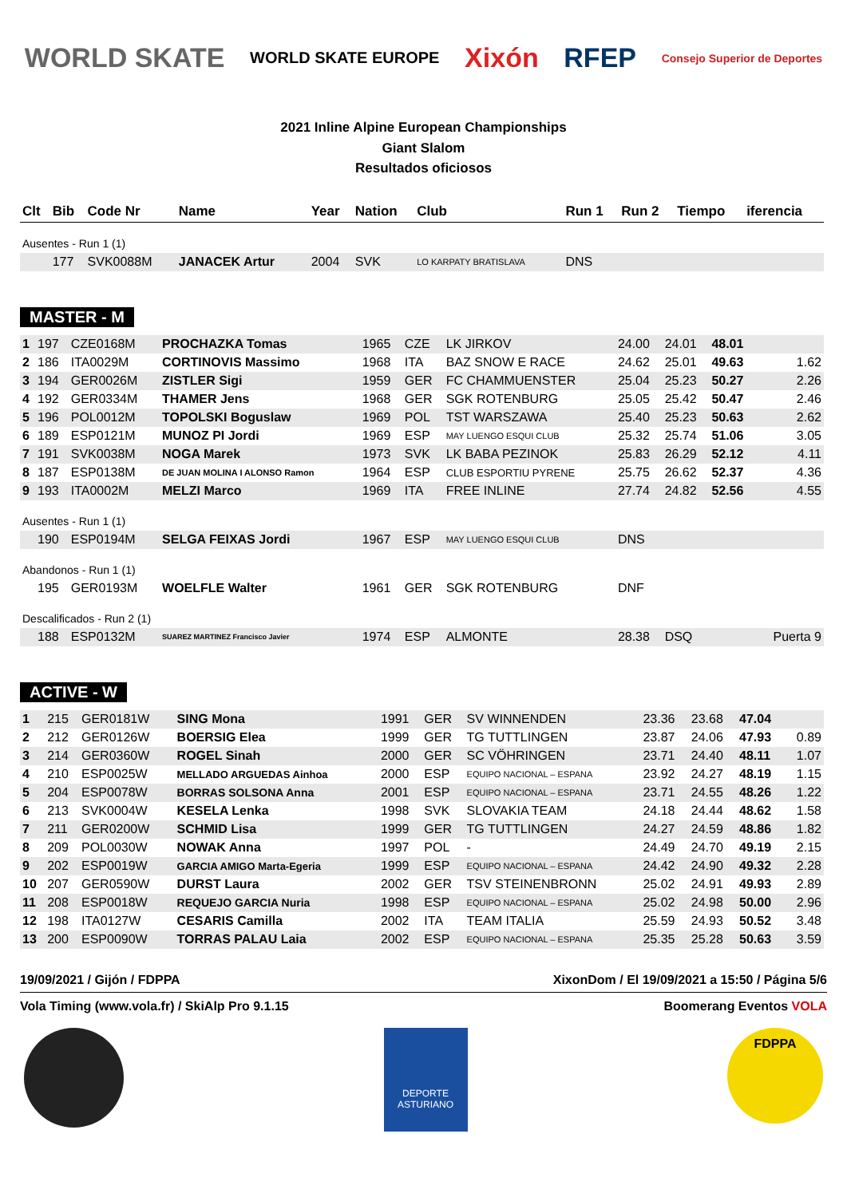WORLD SKATE WORLD SKATE EUROPE Xixón RFEP Consejo Superior de Deportes
2021 Inline Alpine European Championships
Giant Slalom
Resultados oficiosos
| Clt | Bib | Code Nr | Name | Year | Nation | Club | Run 1 | Run 2 | Tiempo | iferencia |
| --- | --- | --- | --- | --- | --- | --- | --- | --- | --- | --- |
| Ausentes - Run 1 (1) | | | | | | | | | | |
| | 177 | SVK0088M | JANACEK Artur | 2004 | SVK | LO KARPATY BRATISLAVA | DNS | | | |
MASTER - M
| 1 | 197 | CZE0168M | PROCHAZKA Tomas | 1965 | CZE | LK JIRKOV | 24.00 | 24.01 | 48.01 | |
| 2 | 186 | ITA0029M | CORTINOVIS Massimo | 1968 | ITA | BAZ SNOW E RACE | 24.62 | 25.01 | 49.63 | 1.62 |
| 3 | 194 | GER0026M | ZISTLER Sigi | 1959 | GER | FC CHAMMUENSTER | 25.04 | 25.23 | 50.27 | 2.26 |
| 4 | 192 | GER0334M | THAMER Jens | 1968 | GER | SGK ROTENBURG | 25.05 | 25.42 | 50.47 | 2.46 |
| 5 | 196 | POL0012M | TOPOLSKI Boguslaw | 1969 | POL | TST WARSZAWA | 25.40 | 25.23 | 50.63 | 2.62 |
| 6 | 189 | ESP0121M | MUNOZ PI Jordi | 1969 | ESP | MAY LUENGO ESQUI CLUB | 25.32 | 25.74 | 51.06 | 3.05 |
| 7 | 191 | SVK0038M | NOGA Marek | 1973 | SVK | LK BABA PEZINOK | 25.83 | 26.29 | 52.12 | 4.11 |
| 8 | 187 | ESP0138M | DE JUAN MOLINA I ALONSO Ramon | 1964 | ESP | CLUB ESPORTIU PYRENE | 25.75 | 26.62 | 52.37 | 4.36 |
| 9 | 193 | ITA0002M | MELZI Marco | 1969 | ITA | FREE INLINE | 27.74 | 24.82 | 52.56 | 4.55 |
| Ausentes - Run 1 (1) | | | | | | | | | | |
| | 190 | ESP0194M | SELGA FEIXAS Jordi | 1967 | ESP | MAY LUENGO ESQUI CLUB | DNS | | | |
| Abandonos - Run 1 (1) | | | | | | | | | | |
| | 195 | GER0193M | WOELFLE Walter | 1961 | GER | SGK ROTENBURG | DNF | | | |
| Descalificados - Run 2 (1) | | | | | | | | | | |
| | 188 | ESP0132M | SUAREZ MARTINEZ Francisco Javier | 1974 | ESP | ALMONTE | 28.38 | DSQ | | Puerta 9 |
ACTIVE - W
| 1 | 215 | GER0181W | SING Mona | 1991 | GER | SV WINNENDEN | 23.36 | 23.68 | 47.04 | |
| 2 | 212 | GER0126W | BOERSIG Elea | 1999 | GER | TG TUTTLINGEN | 23.87 | 24.06 | 47.93 | 0.89 |
| 3 | 214 | GER0360W | ROGEL Sinah | 2000 | GER | SC VÖHRINGEN | 23.71 | 24.40 | 48.11 | 1.07 |
| 4 | 210 | ESP0025W | MELLADO ARGUEDAS Ainhoa | 2000 | ESP | EQUIPO NACIONAL – ESPANA | 23.92 | 24.27 | 48.19 | 1.15 |
| 5 | 204 | ESP0078W | BORRAS SOLSONA Anna | 2001 | ESP | EQUIPO NACIONAL – ESPANA | 23.71 | 24.55 | 48.26 | 1.22 |
| 6 | 213 | SVK0004W | KESELA Lenka | 1998 | SVK | SLOVAKIA TEAM | 24.18 | 24.44 | 48.62 | 1.58 |
| 7 | 211 | GER0200W | SCHMID Lisa | 1999 | GER | TG TUTTLINGEN | 24.27 | 24.59 | 48.86 | 1.82 |
| 8 | 209 | POL0030W | NOWAK Anna | 1997 | POL | - | 24.49 | 24.70 | 49.19 | 2.15 |
| 9 | 202 | ESP0019W | GARCIA AMIGO Marta-Egeria | 1999 | ESP | EQUIPO NACIONAL – ESPANA | 24.42 | 24.90 | 49.32 | 2.28 |
| 10 | 207 | GER0590W | DURST Laura | 2002 | GER | TSV STEINENBRONN | 25.02 | 24.91 | 49.93 | 2.89 |
| 11 | 208 | ESP0018W | REQUEJO GARCIA Nuria | 1998 | ESP | EQUIPO NACIONAL – ESPANA | 25.02 | 24.98 | 50.00 | 2.96 |
| 12 | 198 | ITA0127W | CESARIS Camilla | 2002 | ITA | TEAM ITALIA | 25.59 | 24.93 | 50.52 | 3.48 |
| 13 | 200 | ESP0090W | TORRAS PALAU Laia | 2002 | ESP | EQUIPO NACIONAL – ESPANA | 25.35 | 25.28 | 50.63 | 3.59 |
19/09/2021 / Gijón / FDPPA XixonDom / El 19/09/2021 a 15:50 / Página 5/6
Vola Timing (www.vola.fr) / SkiAlp Pro 9.1.15 Boomerang Eventos VOLA
DEPORTE ASTURIANO
FDPPA